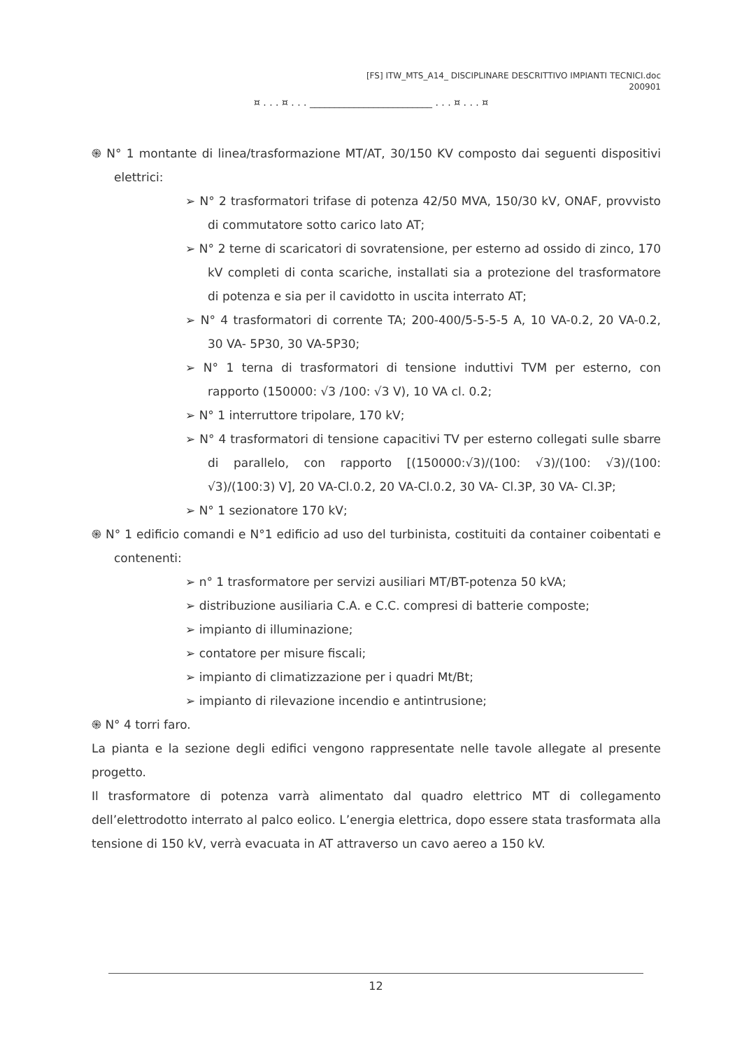[FS] ITW_MTS_A14_ DISCIPLINARE DESCRITTIVO IMPIANTI TECNICI.doc
200901
¤ . . . ¤ . . . _________________________ . . . ¤ . . . ¤
֍ N° 1 montante di linea/trasformazione MT/AT, 30/150 KV composto dai seguenti dispositivi elettrici:
➢ N° 2 trasformatori trifase di potenza 42/50 MVA, 150/30 kV, ONAF, provvisto di commutatore sotto carico lato AT;
➢ N° 2 terne di scaricatori di sovratensione, per esterno ad ossido di zinco, 170 kV completi di conta scariche, installati sia a protezione del trasformatore di potenza e sia per il cavidotto in uscita interrato AT;
➢ N° 4 trasformatori di corrente TA; 200-400/5-5-5-5 A, 10 VA-0.2, 20 VA-0.2, 30 VA- 5P30, 30 VA-5P30;
➢ N° 1 terna di trasformatori di tensione induttivi TVM per esterno, con rapporto (150000: √3 /100: √3 V), 10 VA cl. 0.2;
➢ N° 1 interruttore tripolare, 170 kV;
➢ N° 4 trasformatori di tensione capacitivi TV per esterno collegati sulle sbarre di parallelo, con rapporto [(150000:√3)/(100: √3)/(100: √3)/(100: √3)/(100:3) V], 20 VA-Cl.0.2, 20 VA-Cl.0.2, 30 VA- Cl.3P, 30 VA- Cl.3P;
➢ N° 1 sezionatore 170 kV;
֍ N° 1 edificio comandi e N°1 edificio ad uso del turbinista, costituiti da container coibentati e contenenti:
➢ n° 1 trasformatore per servizi ausiliari MT/BT-potenza 50 kVA;
➢ distribuzione ausiliaria C.A. e C.C. compresi di batterie composte;
➢ impianto di illuminazione;
➢ contatore per misure fiscali;
➢ impianto di climatizzazione per i quadri Mt/Bt;
➢ impianto di rilevazione incendio e antintrusione;
֍ N° 4 torri faro.
La pianta e la sezione degli edifici vengono rappresentate nelle tavole allegate al presente progetto.
Il trasformatore di potenza varrà alimentato dal quadro elettrico MT di collegamento dell’elettrodotto interrato al palco eolico. L’energia elettrica, dopo essere stata trasformata alla tensione di 150 kV, verrà evacuata in AT attraverso un cavo aereo a 150 kV.
12